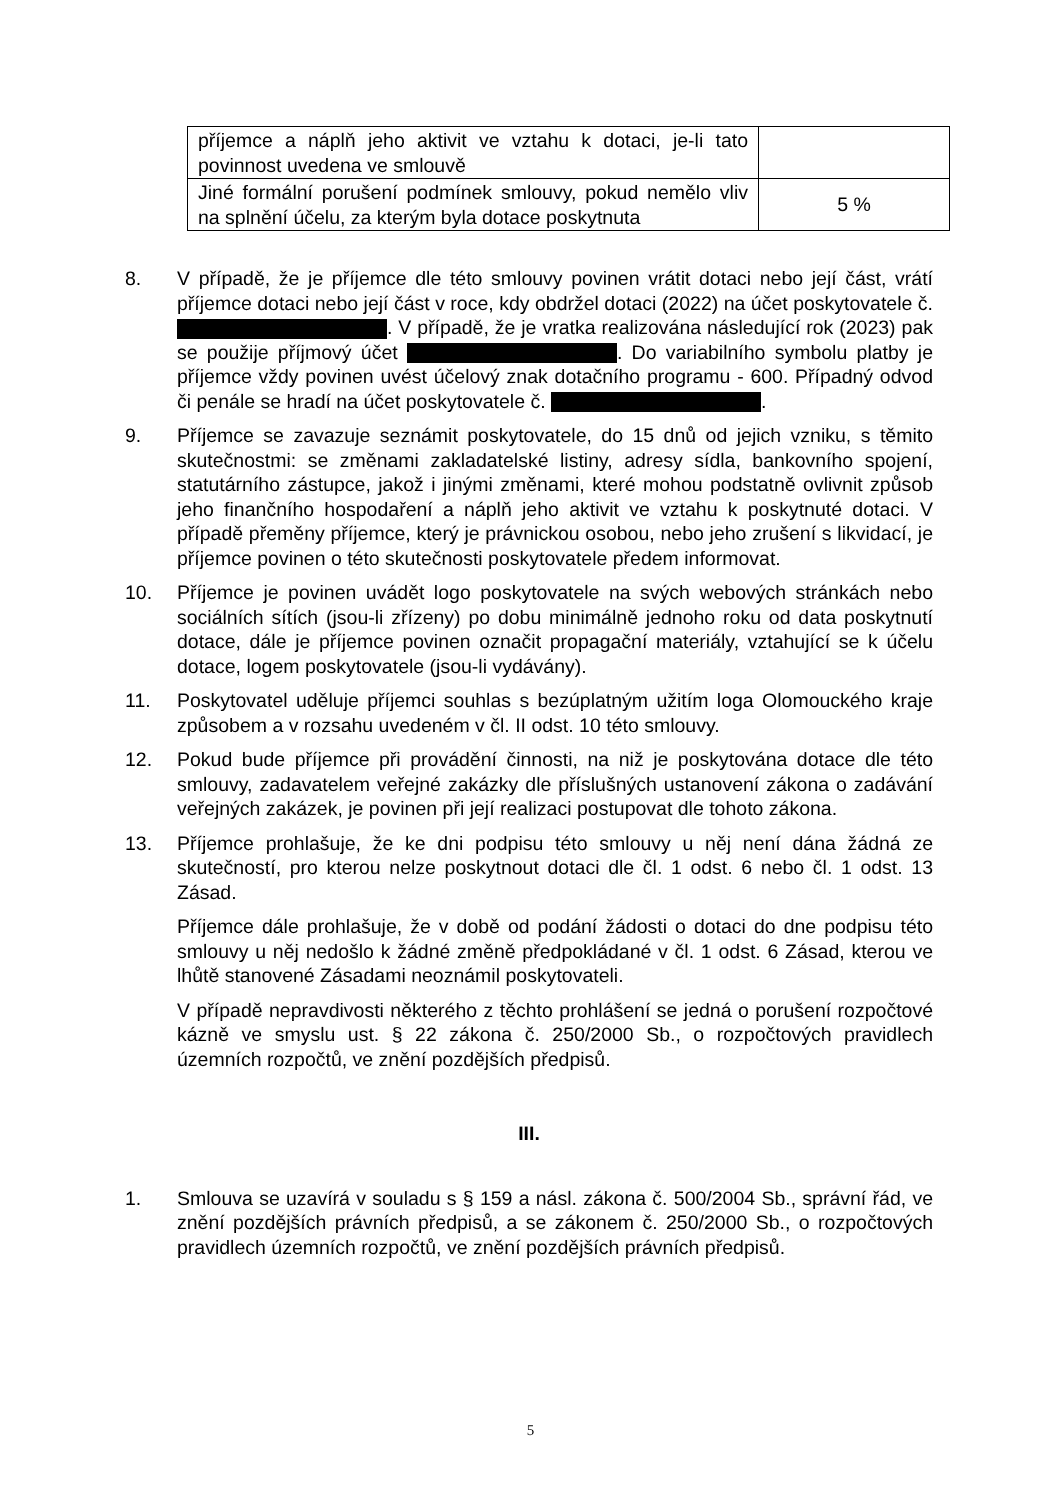| příjemce a náplň jeho aktivit ve vztahu k dotaci, je-li tato povinnost uvedena ve smlouvě | |
| Jiné formální porušení podmínek smlouvy, pokud nemělo vliv na splnění účelu, za kterým byla dotace poskytnuta | 5 % |
8. V případě, že je příjemce dle této smlouvy povinen vrátit dotaci nebo její část, vrátí příjemce dotaci nebo její část v roce, kdy obdržel dotaci (2022) na účet poskytovatele č. . V případě, že je vratka realizována následující rok (2023) pak se použije příjmový účet . Do variabilního symbolu platby je příjemce vždy povinen uvést účelový znak dotačního programu - 600. Případný odvod či penále se hradí na účet poskytovatele č. .
9. Příjemce se zavazuje seznámit poskytovatele, do 15 dnů od jejich vzniku, s těmito skutečnostmi: se změnami zakladatelské listiny, adresy sídla, bankovního spojení, statutárního zástupce, jakož i jinými změnami, které mohou podstatně ovlivnit způsob jeho finančního hospodaření a náplň jeho aktivit ve vztahu k poskytnuté dotaci. V případě přeměny příjemce, který je právnickou osobou, nebo jeho zrušení s likvidací, je příjemce povinen o této skutečnosti poskytovatele předem informovat.
10. Příjemce je povinen uvádět logo poskytovatele na svých webových stránkách nebo sociálních sítích (jsou-li zřízeny) po dobu minimálně jednoho roku od data poskytnutí dotace, dále je příjemce povinen označit propagační materiály, vztahující se k účelu dotace, logem poskytovatele (jsou-li vydávány).
11. Poskytovatel uděluje příjemci souhlas s bezúplatným užitím loga Olomouckého kraje způsobem a v rozsahu uvedeném v čl. II odst. 10 této smlouvy.
12. Pokud bude příjemce při provádění činnosti, na niž je poskytována dotace dle této smlouvy, zadavatelem veřejné zakázky dle příslušných ustanovení zákona o zadávání veřejných zakázek, je povinen při její realizaci postupovat dle tohoto zákona.
13. Příjemce prohlašuje, že ke dni podpisu této smlouvy u něj není dána žádná ze skutečností, pro kterou nelze poskytnout dotaci dle čl. 1 odst. 6 nebo čl. 1 odst. 13 Zásad.
Příjemce dále prohlašuje, že v době od podání žádosti o dotaci do dne podpisu této smlouvy u něj nedošlo k žádné změně předpokládané v čl. 1 odst. 6 Zásad, kterou ve lhůtě stanovené Zásadami neoznámil poskytovateli.
V případě nepravdivosti některého z těchto prohlášení se jedná o porušení rozpočtové kázně ve smyslu ust. § 22 zákona č. 250/2000 Sb., o rozpočtových pravidlech územních rozpočtů, ve znění pozdějších předpisů.
III.
1. Smlouva se uzavírá v souladu s § 159 a násl. zákona č. 500/2004 Sb., správní řád, ve znění pozdějších právních předpisů, a se zákonem č. 250/2000 Sb., o rozpočtových pravidlech územních rozpočtů, ve znění pozdějších právních předpisů.
5